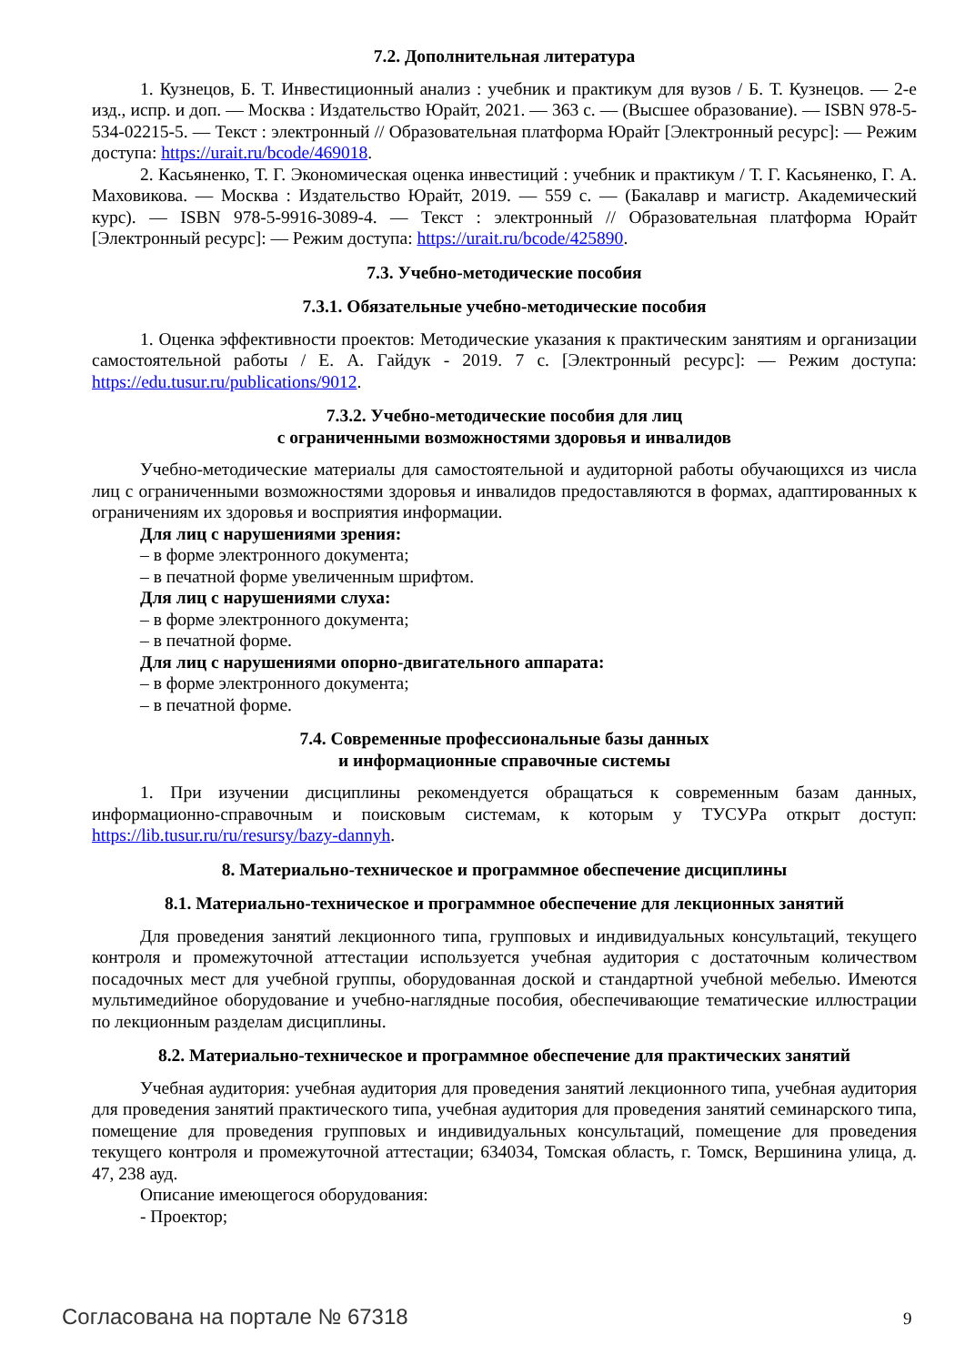7.2. Дополнительная литература
1. Кузнецов, Б. Т. Инвестиционный анализ : учебник и практикум для вузов / Б. Т. Кузнецов. — 2-е изд., испр. и доп. — Москва : Издательство Юрайт, 2021. — 363 с. — (Высшее образование). — ISBN 978-5-534-02215-5. — Текст : электронный // Образовательная платформа Юрайт [Электронный ресурс]: — Режим доступа: https://urait.ru/bcode/469018.
2. Касьяненко, Т. Г. Экономическая оценка инвестиций : учебник и практикум / Т. Г. Касьяненко, Г. А. Маховикова. — Москва : Издательство Юрайт, 2019. — 559 с. — (Бакалавр и магистр. Академический курс). — ISBN 978-5-9916-3089-4. — Текст : электронный // Образовательная платформа Юрайт [Электронный ресурс]: — Режим доступа: https://urait.ru/bcode/425890.
7.3. Учебно-методические пособия
7.3.1. Обязательные учебно-методические пособия
1. Оценка эффективности проектов: Методические указания к практическим занятиям и организации самостоятельной работы / Е. А. Гайдук - 2019. 7 с. [Электронный ресурс]: — Режим доступа: https://edu.tusur.ru/publications/9012.
7.3.2. Учебно-методические пособия для лиц
с ограниченными возможностями здоровья и инвалидов
Учебно-методические материалы для самостоятельной и аудиторной работы обучающихся из числа лиц с ограниченными возможностями здоровья и инвалидов предоставляются в формах, адаптированных к ограничениям их здоровья и восприятия информации.
Для лиц с нарушениями зрения:
– в форме электронного документа;
– в печатной форме увеличенным шрифтом.
Для лиц с нарушениями слуха:
– в форме электронного документа;
– в печатной форме.
Для лиц с нарушениями опорно-двигательного аппарата:
– в форме электронного документа;
– в печатной форме.
7.4. Современные профессиональные базы данных
и информационные справочные системы
1. При изучении дисциплины рекомендуется обращаться к современным базам данных, информационно-справочным и поисковым системам, к которым у ТУСУРа открыт доступ: https://lib.tusur.ru/ru/resursy/bazy-dannyh.
8. Материально-техническое и программное обеспечение дисциплины
8.1. Материально-техническое и программное обеспечение для лекционных занятий
Для проведения занятий лекционного типа, групповых и индивидуальных консультаций, текущего контроля и промежуточной аттестации используется учебная аудитория с достаточным количеством посадочных мест для учебной группы, оборудованная доской и стандартной учебной мебелью. Имеются мультимедийное оборудование и учебно-наглядные пособия, обеспечивающие тематические иллюстрации по лекционным разделам дисциплины.
8.2. Материально-техническое и программное обеспечение для практических занятий
Учебная аудитория: учебная аудитория для проведения занятий лекционного типа, учебная аудитория для проведения занятий практического типа, учебная аудитория для проведения занятий семинарского типа, помещение для проведения групповых и индивидуальных консультаций, помещение для проведения текущего контроля и промежуточной аттестации; 634034, Томская область, г. Томск, Вершинина улица, д. 47, 238 ауд.
Описание имеющегося оборудования:
- Проектор;
Согласована на портале № 67318 9